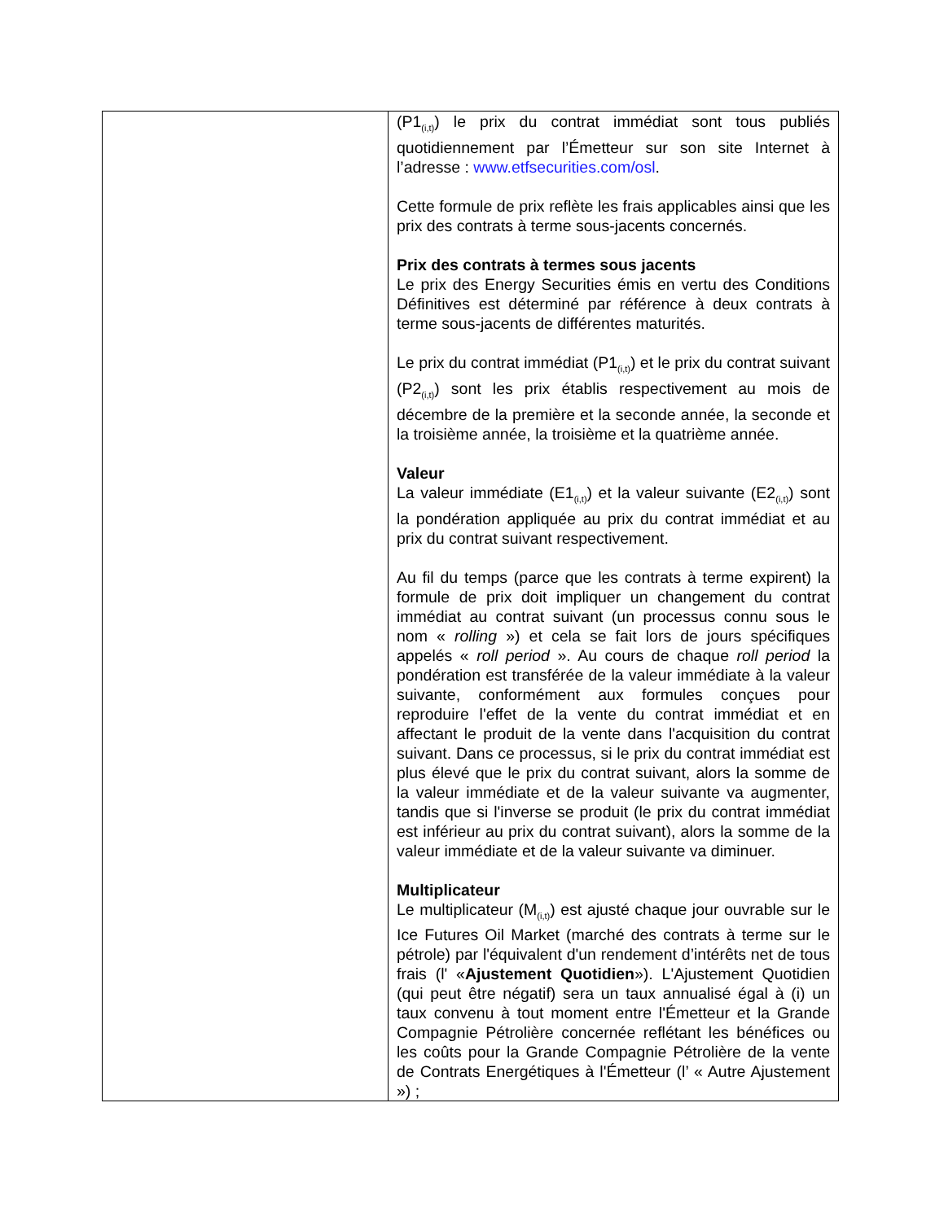| | (P1<sub>(i,t)</sub>) le prix du contrat immédiat sont tous publiés quotidiennement par l’Émetteur sur son site Internet à l’adresse : www.etfsecurities.com/osl . Cette formule de prix reflète les frais applicables ainsi que les prix des contrats à terme sous-jacents concernés. Prix des contrats à termes sous jacents Le prix des Energy Securities émis en vertu des Conditions Définitives est déterminé par référence à deux contrats à terme sous-jacents de différentes maturités. Le prix du contrat immédiat (P1<sub>(i,t)</sub>) et le prix du contrat suivant (P2<sub>(i,t)</sub>) sont les prix établis respectivement au mois de décembre de la première et la seconde année, la seconde et la troisième année, la troisième et la quatrième année. Valeur La valeur immédiate (E1<sub>(i,t)</sub>) et la valeur suivante (E2<sub>(i,t)</sub>) sont la pondération appliquée au prix du contrat immédiat et au prix du contrat suivant respectivement. Au fil du temps (parce que les contrats à terme expirent) la formule de prix doit impliquer un changement du contrat immédiat au contrat suivant (un processus connu sous le nom « rolling ») et cela se fait lors de jours spécifiques appelés « roll period ». Au cours de chaque roll period la pondération est transférée de la valeur immédiate à la valeur suivante, conformément aux formules conçues pour reproduire l'effet de la vente du contrat immédiat et en affectant le produit de la vente dans l'acquisition du contrat suivant. Dans ce processus, si le prix du contrat immédiat est plus élevé que le prix du contrat suivant, alors la somme de la valeur immédiate et de la valeur suivante va augmenter, tandis que si l'inverse se produit (le prix du contrat immédiat est inférieur au prix du contrat suivant), alors la somme de la valeur immédiate et de la valeur suivante va diminuer. Multiplicateur Le multiplicateur (M<sub>(i,t)</sub>) est ajusté chaque jour ouvrable sur le Ice Futures Oil Market (marché des contrats à terme sur le pétrole) par l'équivalent d'un rendement d’intérêts net de tous frais (l' « Ajustement Quotidien »). L'Ajustement Quotidien (qui peut être négatif) sera un taux annualisé égal à (i) un taux convenu à tout moment entre l'Émetteur et la Grande Compagnie Pétrolière concernée reflétant les bénéfices ou les coûts pour la Grande Compagnie Pétrolière de la vente de Contrats Energétiques à l'Émetteur (l’ « Autre Ajustement ») ; |